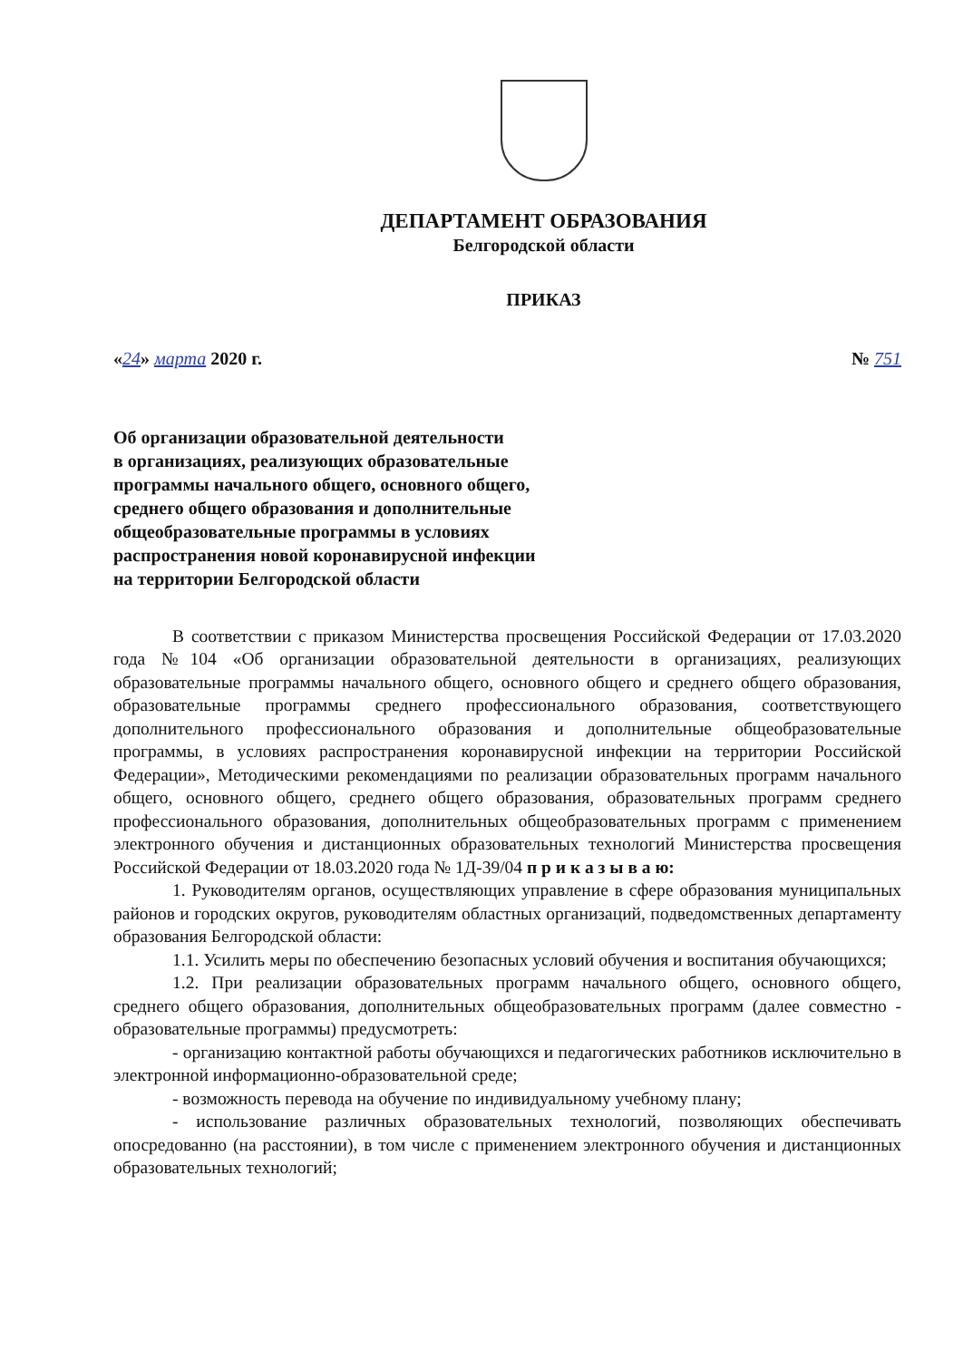ДЕПАРТАМЕНТ ОБРАЗОВАНИЯ
Белгородской области
ПРИКАЗ
«24» марта 2020 г. № 751
Об организации образовательной деятельности
в организациях, реализующих образовательные
программы начального общего, основного общего,
среднего общего образования и дополнительные
общеобразовательные программы в условиях
распространения новой коронавирусной инфекции
на территории Белгородской области
В соответствии с приказом Министерства просвещения Российской Федерации от 17.03.2020 года №104 «Об организации образовательной деятельности в организациях, реализующих образовательные программы начального общего, основного общего и среднего общего образования, образовательные программы среднего профессионального образования, соответствующего дополнительного профессионального образования и дополнительные общеобразовательные программы, в условиях распространения коронавирусной инфекции на территории Российской Федерации», Методическими рекомендациями по реализации образовательных программ начального общего, основного общего, среднего общего образования, образовательных программ среднего профессионального образования, дополнительных общеобразовательных программ с применением электронного обучения и дистанционных образовательных технологий Министерства просвещения Российской Федерации от 18.03.2020 года № 1Д-39/04 п р и к а з ы в а ю:
1. Руководителям органов, осуществляющих управление в сфере образования муниципальных районов и городских округов, руководителям областных организаций, подведомственных департаменту образования Белгородской области:
1.1. Усилить меры по обеспечению безопасных условий обучения и воспитания обучающихся;
1.2. При реализации образовательных программ начального общего, основного общего, среднего общего образования, дополнительных общеобразовательных программ (далее совместно - образовательные программы) предусмотреть:
- организацию контактной работы обучающихся и педагогических работников исключительно в электронной информационно-образовательной среде;
- возможность перевода на обучение по индивидуальному учебному плану;
- использование различных образовательных технологий, позволяющих обеспечивать опосредованно (на расстоянии), в том числе с применением электронного обучения и дистанционных образовательных технологий;